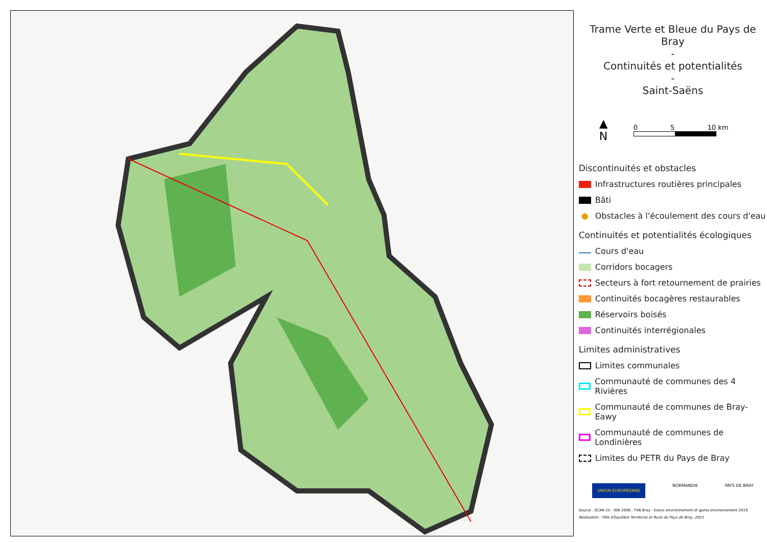Trame Verte et Bleue du Pays de Bray
-
Continuités et potentialités
-
Saint-Saëns
▲
N
0 5 10 km
Discontinuités et obstacles
Infrastructures routières principales
Bâti
● Obstacles à l'écoulement des cours d'eau
Continuités et potentialités écologiques
Cours d'eau
Corridors bocagers
Secteurs à fort retournement de prairies
Continuités bocagères restaurables
Réservoirs boisés
Continuités interrégionales
Limites administratives
Limites communales
Communauté de communes des 4 Rivières
Communauté de communes de Bray-Eawy
Communauté de communes de Londinières
Limites du PETR du Pays de Bray
UNION EUROPÉENNE NORMANDIE PAYS DE BRAY
Source : SCAN 25 - IGN 2006 ; TVB Bray - Execo environnement et gama environnement 2019
Réalisation : Pôle d'Équilibre Territorial et Rural du Pays de Bray, 2021